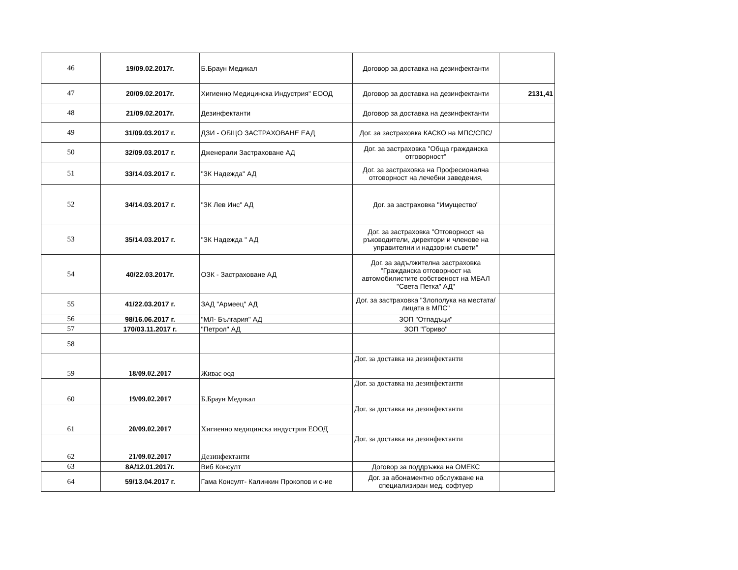| 46 | 19/09.02.2017г. | Б.Браун Медикал | Договор за доставка на дезинфектанти | |
| 47 | 20/09.02.2017г. | Хигиенно Медицинска Индустрия" ЕООД | Договор за доставка на дезинфектанти | 2131,41 |
| 48 | 21/09.02.2017г. | Дезинфектанти | Договор за доставка на дезинфектанти | |
| 49 | 31/09.03.2017 г. | ДЗИ - ОБЩО ЗАСТРАХОВАНЕ ЕАД | Дог. за застраховка КАСКО на МПС/СПС/ | |
| 50 | 32/09.03.2017 г. | Дженерали Застраховане АД | Дог. за застраховка "Обща гражданска отговорност" | |
| 51 | 33/14.03.2017 г. | "ЗК Надежда" АД | Дог. за застраховка на Професионална отговорност на лечебни заведения, | |
| 52 | 34/14.03.2017 г. | "ЗК Лев Инс" АД | Дог. за застраховка "Имущество" | |
| 53 | 35/14.03.2017 г. | "ЗК Надежда " АД | Дог. за застраховка "Отговорност на ръководители, директори и членове на управителни и надзорни съвети" | |
| 54 | 40/22.03.2017г. | ОЗК - Застраховане АД | Дог. за задължителна застраховка "Гражданска отговорност на автомобилистите собственост на МБАЛ "Света Петка" АД" | |
| 55 | 41/22.03.2017 г. | ЗАД "Армеец" АД | Дог. за застраховка "Злополука на местата/лицата в МПС" | |
| 56 | 98/16.06.2017 г. | "МЛ- България" АД | ЗОП "Отпадъци" | |
| 57 | 170/03.11.2017 г. | "Петрол" АД | ЗОП "Гориво" | |
| 58 | | | | |
| 59 | 18/09.02.2017 | Живас оод | Дог. за доставка на дезинфектанти | |
| 60 | 19/09.02.2017 | Б.Браун Медикал | Дог. за доставка на дезинфектанти | |
| 61 | 20/09.02.2017 | Хигиенно медицинска индустрия ЕООД | Дог. за доставка на дезинфектанти | |
| 62 | 21/09.02.2017 | Дезинфектанти | Дог. за доставка на дезинфектанти | |
| 63 | 8А/12.01.2017г. | Виб Консулт | Договор за поддръжка на ОМЕКС | |
| 64 | 59/13.04.2017 г. | Гама Консулт- Калинкин Прокопов и с-ие | Дог. за абонаментно обслужване на специализиран мед. софтуер | |